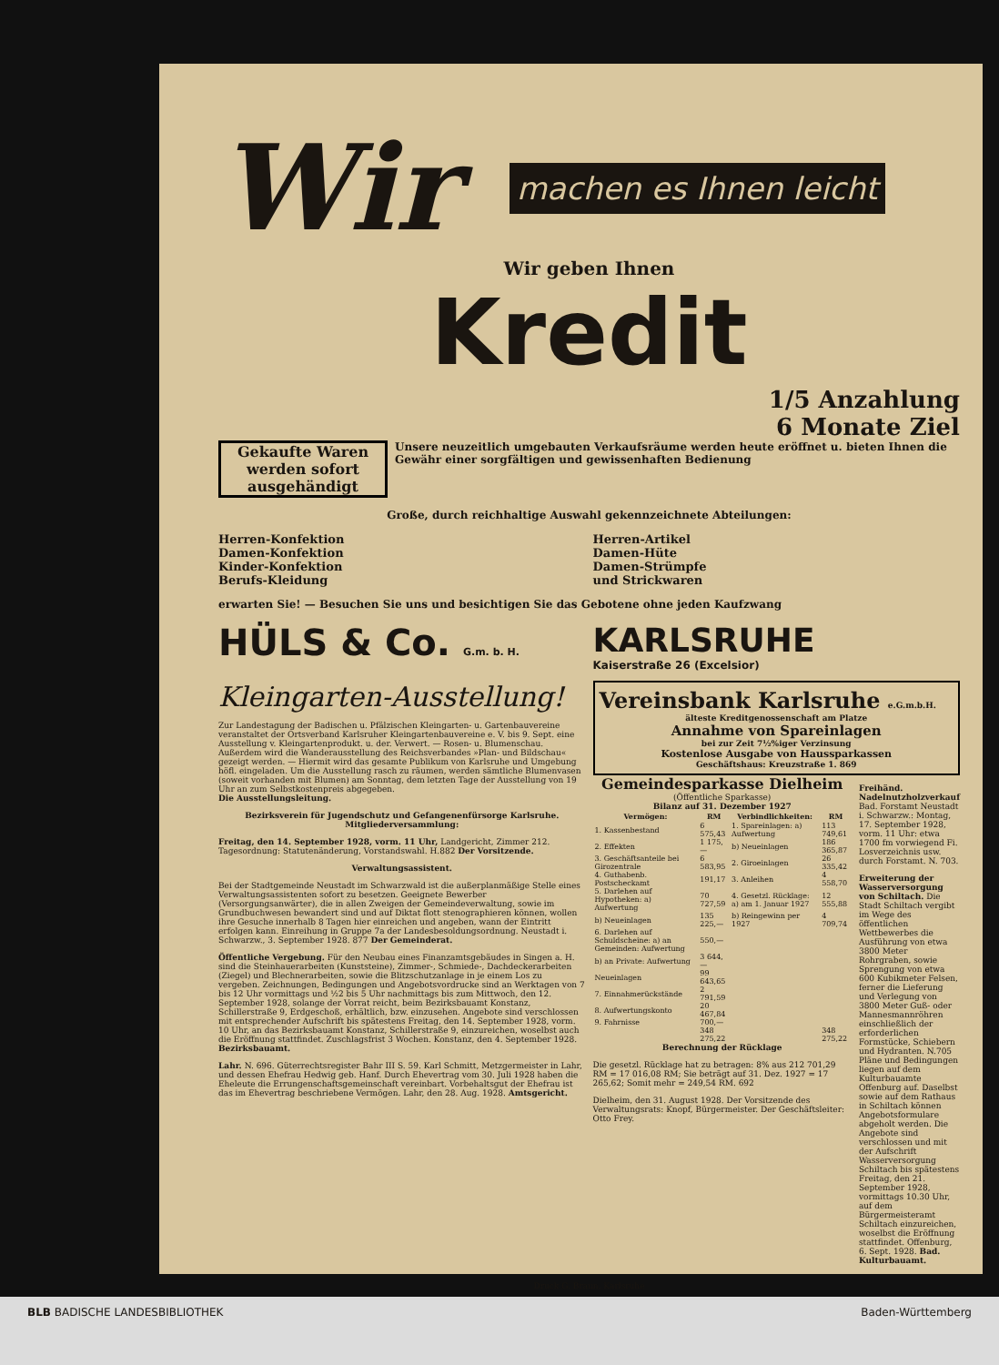Wir
machen es Ihnen leicht
Wir geben Ihnen
Kredit
1/5 Anzahlung
6 Monate Ziel
Gekaufte Waren werden sofort ausgehändigt
Unsere neuzeitlich umgebauten Verkaufsräume werden heute eröffnet u. bieten Ihnen die Gewähr einer sorgfältigen und gewissenhaften Bedienung
Große, durch reichhaltige Auswahl gekennzeichnete Abteilungen:
Herren-Konfektion
Damen-Konfektion
Kinder-Konfektion
Berufs-Kleidung
Herren-Artikel
Damen-Hüte
Damen-Strümpfe
und Strickwaren
erwarten Sie! — Besuchen Sie uns und besichtigen Sie das Gebotene ohne jeden Kaufzwang
HÜLS & Co. G.m. b. H.
KARLSRUHE
Kaiserstraße 26 (Excelsior)
Kleingarten-Ausstellung!
Zur Landestagung der Badischen u. Pfälzischen Kleingarten- u. Gartenbauvereine veranstaltet der Ortsverband Karlsruher Kleingartenbauvereine e. V. bis 9. Sept. eine Ausstellung v. Kleingartenprodukt. u. der. Verwert. — Rosen- u. Blumenschau. Außerdem wird die Wanderausstellung des Reichsverbandes »Plan- und Bildschau« gezeigt werden. — Hiermit wird das gesamte Publikum von Karlsruhe und Umgebung höfl. eingeladen. Um die Ausstellung rasch zu räumen, werden sämtliche Blumenvasen (soweit vorhanden mit Blumen) am Sonntag, dem letzten Tage der Ausstellung von 19 Uhr an zum Selbstkostenpreis abgegeben.
Die Ausstellungsleitung.
Bezirksverein für Jugendschutz und Gefangenenfürsorge Karlsruhe.
Mitgliederversammlung:
Freitag, den 14. September 1928, vorm. 11 Uhr, Landgericht, Zimmer 212. Tagesordnung: Statutenänderung, Vorstandswahl. H.882 Der Vorsitzende.
Verwaltungsassistent.
Bei der Stadtgemeinde Neustadt im Schwarzwald ist die außerplanmäßige Stelle eines Verwaltungsassistenten sofort zu besetzen. Geeignete Bewerber (Versorgungsanwärter), die in allen Zweigen der Gemeindeverwaltung, sowie im Grundbuchwesen bewandert sind und auf Diktat flott stenographieren können, wollen ihre Gesuche innerhalb 8 Tagen hier einreichen und angeben, wann der Eintritt erfolgen kann. Einreihung in Gruppe 7a der Landesbesoldungsordnung. Neustadt i. Schwarzw., 3. September 1928. 877 Der Gemeinderat.
Öffentliche Vergebung. Für den Neubau eines Finanzamtsgebäudes in Singen a. H. sind die Steinhauerarbeiten (Kunststeine), Zimmer-, Schmiede-, Dachdeckerarbeiten (Ziegel) und Blechnerarbeiten, sowie die Blitzschutzanlage in je einem Los zu vergeben. Zeichnungen, Bedingungen und Angebotsvordrucke sind an Werktagen von 7 bis 12 Uhr vormittags und ½2 bis 5 Uhr nachmittags bis zum Mittwoch, den 12. September 1928, solange der Vorrat reicht, beim Bezirksbauamt Konstanz, Schillerstraße 9, Erdgeschoß, erhältlich, bzw. einzusehen. Angebote sind verschlossen mit entsprechender Aufschrift bis spätestens Freitag, den 14. September 1928, vorm. 10 Uhr, an das Bezirksbauamt Konstanz, Schillerstraße 9, einzureichen, woselbst auch die Eröffnung stattfindet. Zuschlagsfrist 3 Wochen. Konstanz, den 4. September 1928. Bezirksbauamt.
Lahr. N. 696. Güterrechtsregister Bahr III S. 59. Karl Schmitt, Metzgermeister in Lahr, und dessen Ehefrau Hedwig geb. Hanf. Durch Ehevertrag vom 30. Juli 1928 haben die Eheleute die Errungenschaftsgemeinschaft vereinbart. Vorbehaltsgut der Ehefrau ist das im Ehevertrag beschriebene Vermögen. Lahr, den 28. Aug. 1928. Amtsgericht.
Vereinsbank Karlsruhe e.G.m.b.H.
älteste Kreditgenossenschaft am Platze
Annahme von Spareinlagen
bei zur Zeit 7½%iger Verzinsung
Kostenlose Ausgabe von Haussparkassen
Geschäftshaus: Kreuzstraße 1. 869
Gemeindesparkasse Dielheim
(Öffentliche Sparkasse)
Bilanz auf 31. Dezember 1927
| Vermögen: | RM | Verbindlichkeiten: | RM |
| --- | --- | --- | --- |
| 1. Kassenbestand | 6 575,43 | 1. Spareinlagen: a) Aufwertung | 113 749,61 |
| 2. Effekten | 1 175,— | b) Neueinlagen | 186 365,87 |
| 3. Geschäftsanteile bei Girozentrale | 6 583,95 | 2. Giroeinlagen | 26 335,42 |
| 4. Guthabenb. Postscheckamt | 191,17 | 3. Anleihen | 4 558,70 |
| 5. Darlehen auf Hypotheken: a) Aufwertung | 70 727,59 | 4. Gesetzl. Rücklage: a) am 1. Januar 1927 | 12 555,88 |
| b) Neueinlagen | 135 225,— | b) Reingewinn per 1927 | 4 709,74 |
| 6. Darlehen auf Schuldscheine: a) an Gemeinden: Aufwertung | 550,— | | |
| b) an Private: Aufwertung | 3 644,— | | |
| Neueinlagen | 99 643,65 | | |
| 7. Einnahmerückstände | 2 791,59 | | |
| 8. Aufwertungskonto | 20 467,84 | | |
| 9. Fahrnisse | 700,— | | |
| | 348 275,22 | | 348 275,22 |
Berechnung der Rücklage
Die gesetzl. Rücklage hat zu betragen: 8% aus 212 701,29 RM = 17 016,08 RM; Sie beträgt auf 31. Dez. 1927 = 17 265,62; Somit mehr = 249,54 RM. 692
Dielheim, den 31. August 1928. Der Vorsitzende des Verwaltungsrats: Knopf, Bürgermeister. Der Geschäftsleiter: Otto Frey.
Freihänd. Nadelnutzholzverkauf Bad. Forstamt Neustadt i. Schwarzw.: Montag, 17. September 1928, vorm. 11 Uhr: etwa 1700 fm vorwiegend Fi. Losverzeichnis usw. durch Forstamt. N. 703.
Erweiterung der Wasserversorgung von Schiltach. Die Stadt Schiltach vergibt im Wege des öffentlichen Wettbewerbes die Ausführung von etwa 3800 Meter Rohrgraben, sowie Sprengung von etwa 600 Kubikmeter Felsen, ferner die Lieferung und Verlegung von 3800 Meter Guß- oder Mannesmannröhren einschließlich der erforderlichen Formstücke, Schiebern und Hydranten. N.705 Pläne und Bedingungen liegen auf dem Kulturbauamte Offenburg auf. Daselbst sowie auf dem Rathaus in Schiltach können Angebotsformulare abgeholt werden. Die Angebote sind verschlossen und mit der Aufschrift Wasserversorgung Schiltach bis spätestens Freitag, den 21. September 1928, vormittags 10.30 Uhr, auf dem Bürgermeisteramt Schiltach einzureichen, woselbst die Eröffnung stattfindet. Offenburg, 6. Sept. 1928. Bad. Kulturbauamt.
Druck G. Braun, Karlsruhe
BLB BADISCHE LANDESBIBLIOTHEK Baden-Württemberg